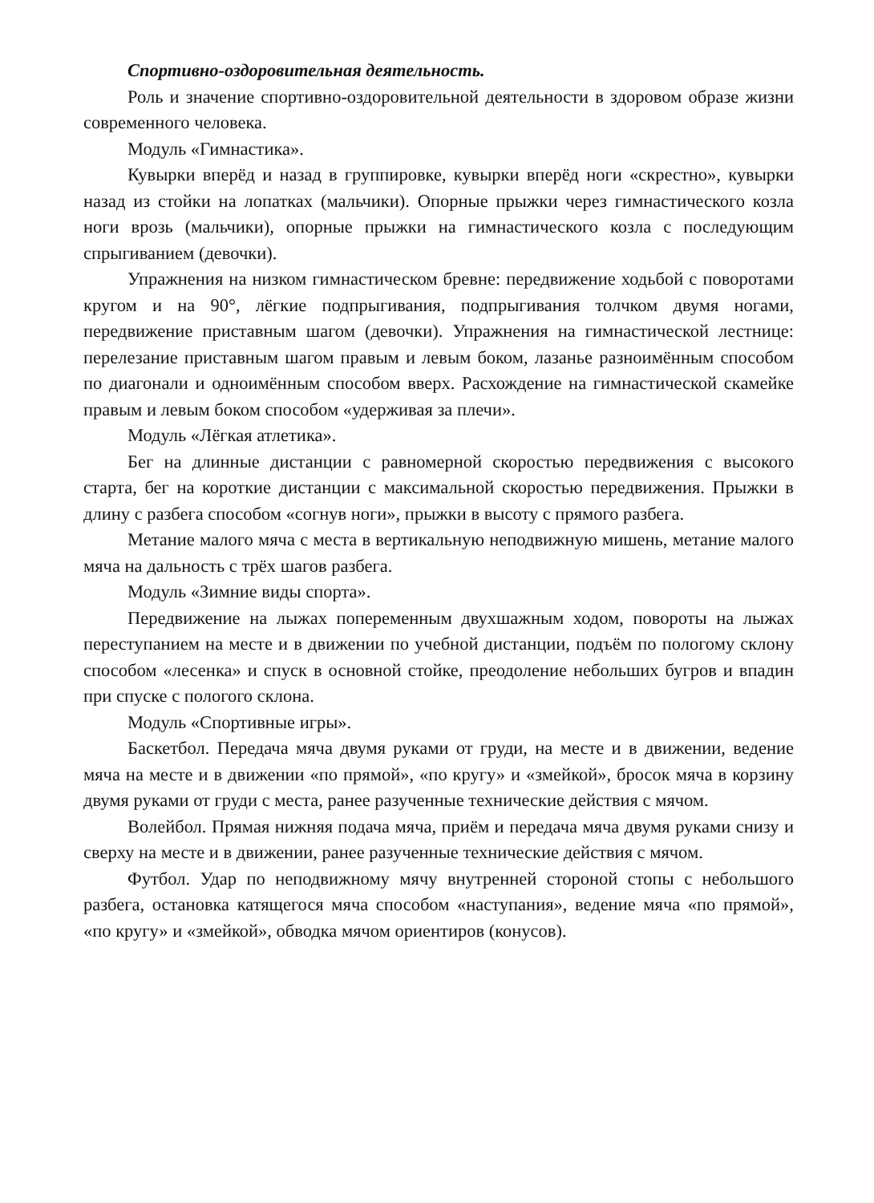Спортивно-оздоровительная деятельность.
Роль и значение спортивно-оздоровительной деятельности в здоровом образе жизни современного человека.
Модуль «Гимнастика».
Кувырки вперёд и назад в группировке, кувырки вперёд ноги «скрестно», кувырки назад из стойки на лопатках (мальчики). Опорные прыжки через гимнастического козла ноги врозь (мальчики), опорные прыжки на гимнастического козла с последующим спрыгиванием (девочки).
Упражнения на низком гимнастическом бревне: передвижение ходьбой с поворотами кругом и на 90°, лёгкие подпрыгивания, подпрыгивания толчком двумя ногами, передвижение приставным шагом (девочки). Упражнения на гимнастической лестнице: перелезание приставным шагом правым и левым боком, лазанье разноимённым способом по диагонали и одноимённым способом вверх. Расхождение на гимнастической скамейке правым и левым боком способом «удерживая за плечи».
Модуль «Лёгкая атлетика».
Бег на длинные дистанции с равномерной скоростью передвижения с высокого старта, бег на короткие дистанции с максимальной скоростью передвижения. Прыжки в длину с разбега способом «согнув ноги», прыжки в высоту с прямого разбега.
Метание малого мяча с места в вертикальную неподвижную мишень, метание малого мяча на дальность с трёх шагов разбега.
Модуль «Зимние виды спорта».
Передвижение на лыжах попеременным двухшажным ходом, повороты на лыжах переступанием на месте и в движении по учебной дистанции, подъём по пологому склону способом «лесенка» и спуск в основной стойке, преодоление небольших бугров и впадин при спуске с пологого склона.
Модуль «Спортивные игры».
Баскетбол. Передача мяча двумя руками от груди, на месте и в движении, ведение мяча на месте и в движении «по прямой», «по кругу» и «змейкой», бросок мяча в корзину двумя руками от груди с места, ранее разученные технические действия с мячом.
Волейбол. Прямая нижняя подача мяча, приём и передача мяча двумя руками снизу и сверху на месте и в движении, ранее разученные технические действия с мячом.
Футбол. Удар по неподвижному мячу внутренней стороной стопы с небольшого разбега, остановка катящегося мяча способом «наступания», ведение мяча «по прямой», «по кругу» и «змейкой», обводка мячом ориентиров (конусов).